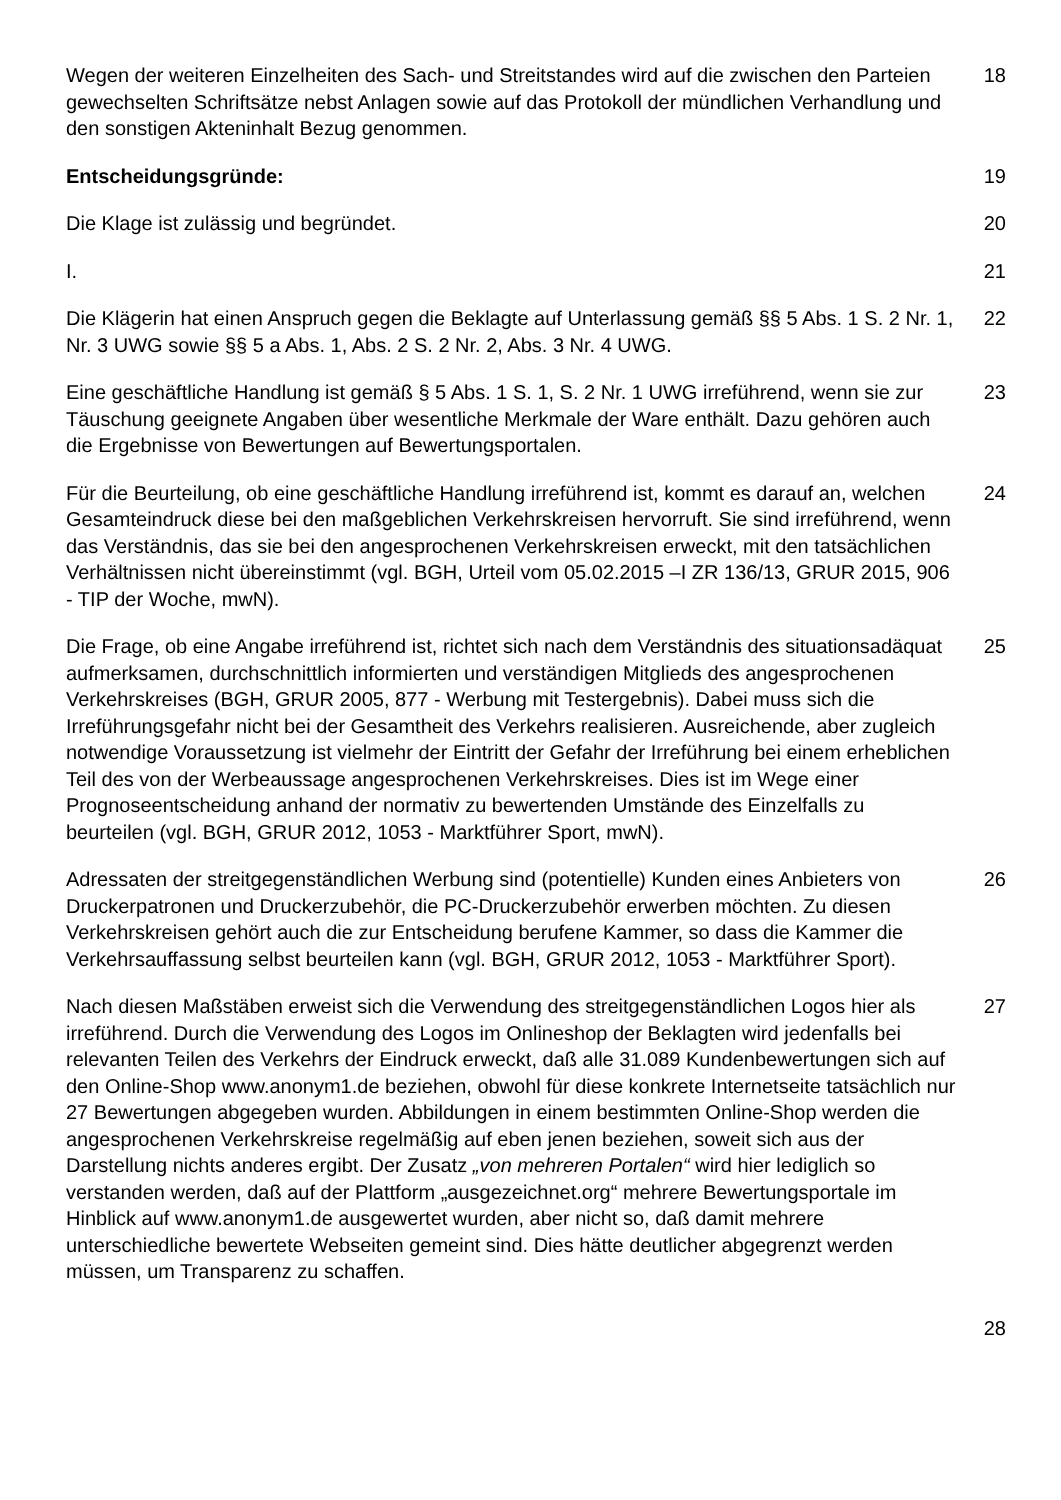Wegen der weiteren Einzelheiten des Sach- und Streitstandes wird auf die zwischen den Parteien gewechselten Schriftsätze nebst Anlagen sowie auf das Protokoll der mündlichen Verhandlung und den sonstigen Akteninhalt Bezug genommen.
18
Entscheidungsgründe: 19
Die Klage ist zulässig und begründet. 20
I. 21
Die Klägerin hat einen Anspruch gegen die Beklagte auf Unterlassung gemäß §§ 5 Abs. 1 S. 2 Nr. 1, Nr. 3 UWG sowie §§ 5 a Abs. 1, Abs. 2 S. 2 Nr. 2, Abs. 3 Nr. 4 UWG.
22
Eine geschäftliche Handlung ist gemäß § 5 Abs. 1 S. 1, S. 2 Nr. 1 UWG irreführend, wenn sie zur Täuschung geeignete Angaben über wesentliche Merkmale der Ware enthält. Dazu gehören auch die Ergebnisse von Bewertungen auf Bewertungsportalen.
23
Für die Beurteilung, ob eine geschäftliche Handlung irreführend ist, kommt es darauf an, welchen Gesamteindruck diese bei den maßgeblichen Verkehrskreisen hervorruft. Sie sind irreführend, wenn das Verständnis, das sie bei den angesprochenen Verkehrskreisen erweckt, mit den tatsächlichen Verhältnissen nicht übereinstimmt (vgl. BGH, Urteil vom 05.02.2015 –I ZR 136/13, GRUR 2015, 906 - TIP der Woche, mwN).
24
Die Frage, ob eine Angabe irreführend ist, richtet sich nach dem Verständnis des situationsadäquat aufmerksamen, durchschnittlich informierten und verständigen Mitglieds des angesprochenen Verkehrskreises (BGH, GRUR 2005, 877 - Werbung mit Testergebnis). Dabei muss sich die Irreführungsgefahr nicht bei der Gesamtheit des Verkehrs realisieren. Ausreichende, aber zugleich notwendige Voraussetzung ist vielmehr der Eintritt der Gefahr der Irreführung bei einem erheblichen Teil des von der Werbeaussage angesprochenen Verkehrskreises. Dies ist im Wege einer Prognoseentscheidung anhand der normativ zu bewertenden Umstände des Einzelfalls zu beurteilen (vgl. BGH, GRUR 2012, 1053 - Marktführer Sport, mwN).
25
Adressaten der streitgegenständlichen Werbung sind (potentielle) Kunden eines Anbieters von Druckerpatronen und Druckerzubehör, die PC-Druckerzubehör erwerben möchten. Zu diesen Verkehrskreisen gehört auch die zur Entscheidung berufene Kammer, so dass die Kammer die Verkehrsauffassung selbst beurteilen kann (vgl. BGH, GRUR 2012, 1053 - Marktführer Sport).
26
Nach diesen Maßstäben erweist sich die Verwendung des streitgegenständlichen Logos hier als irreführend. Durch die Verwendung des Logos im Onlineshop der Beklagten wird jedenfalls bei relevanten Teilen des Verkehrs der Eindruck erweckt, daß alle 31.089 Kundenbewertungen sich auf den Online-Shop www.anonym1.de beziehen, obwohl für diese konkrete Internetseite tatsächlich nur 27 Bewertungen abgegeben wurden. Abbildungen in einem bestimmten Online-Shop werden die angesprochenen Verkehrskreise regelmäßig auf eben jenen beziehen, soweit sich aus der Darstellung nichts anderes ergibt. Der Zusatz „von mehreren Portalen“ wird hier lediglich so verstanden werden, daß auf der Plattform „ausgezeichnet.org“ mehrere Bewertungsportale im Hinblick auf www.anonym1.de ausgewertet wurden, aber nicht so, daß damit mehrere unterschiedliche bewertete Webseiten gemeint sind. Dies hätte deutlicher abgegrenzt werden müssen, um Transparenz zu schaffen.
27
28